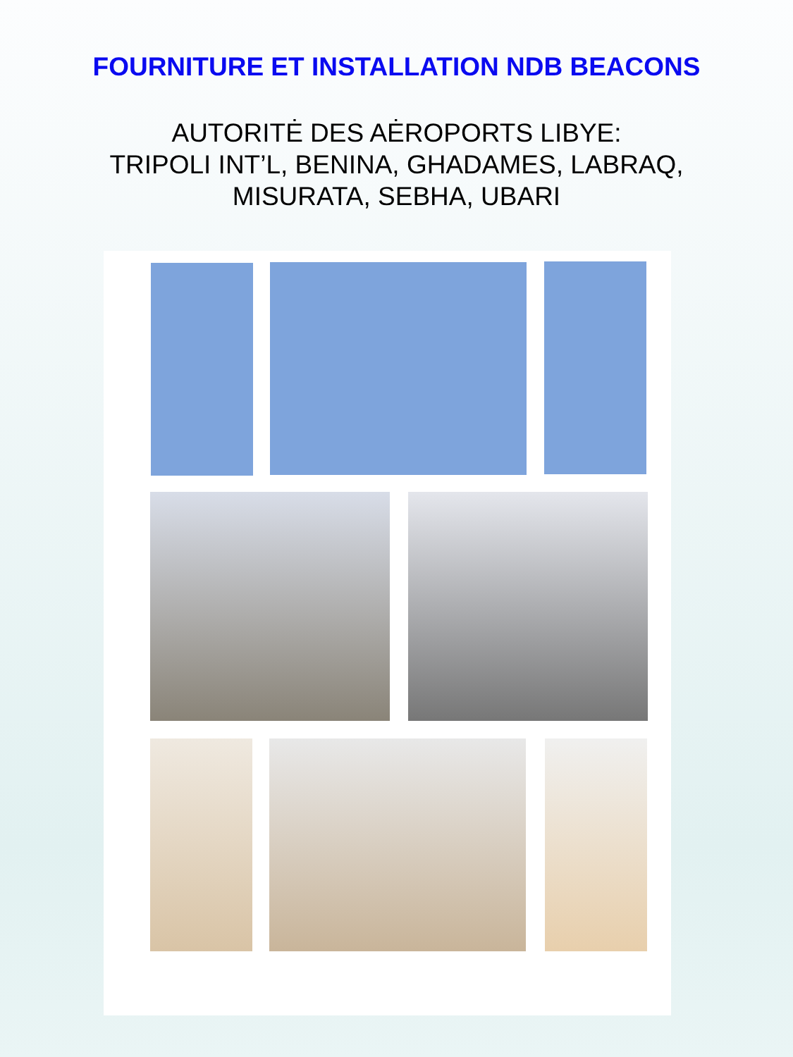FOURNITURE ET INSTALLATION NDB BEACONS
AUTORITĖ DES AĖROPORTS LIBYE:
TRIPOLI INT’L, BENINA, GHADAMES, LABRAQ,
MISURATA, SEBHA, UBARI